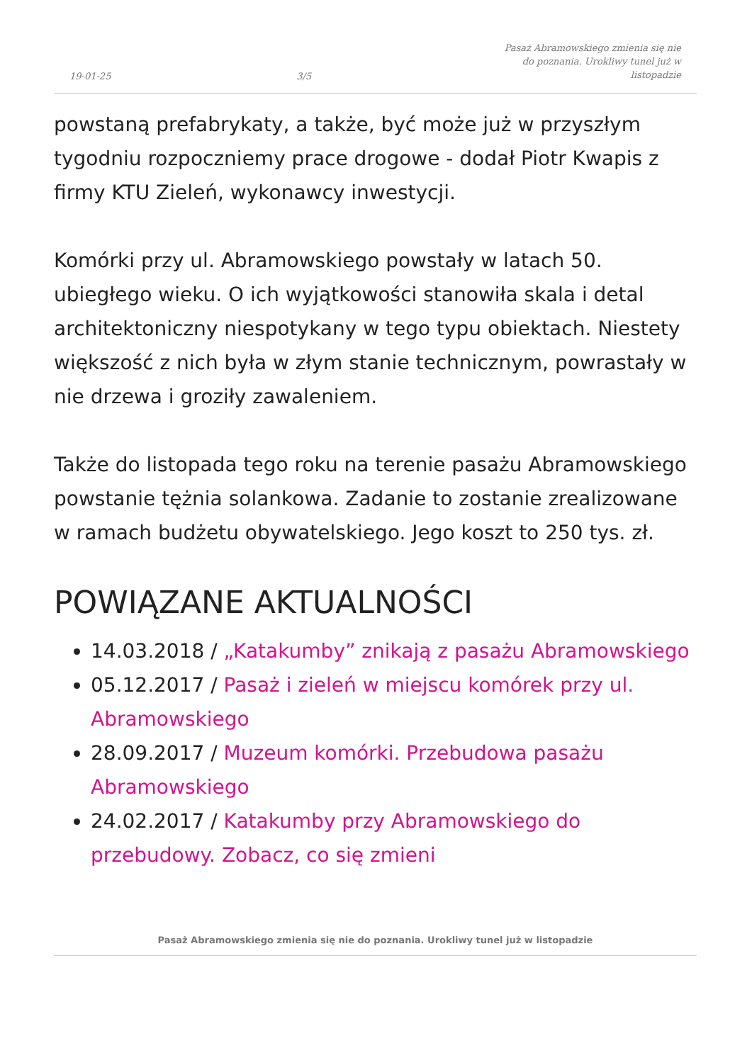19-01-25 3/5 Pasaż Abramowskiego zmienia się nie do poznania. Urokliwy tunel już w listopadzie
powstaną prefabrykaty, a także, być może już w przyszłym tygodniu rozpoczniemy prace drogowe - dodał Piotr Kwapis z firmy KTU Zieleń, wykonawcy inwestycji.
Komórki przy ul. Abramowskiego powstały w latach 50. ubiegłego wieku. O ich wyjątkowości stanowiła skala i detal architektoniczny niespotykany w tego typu obiektach. Niestety większość z nich była w złym stanie technicznym, powrastały w nie drzewa i groziły zawaleniem.
Także do listopada tego roku na terenie pasażu Abramowskiego powstanie tężnia solankowa. Zadanie to zostanie zrealizowane w ramach budżetu obywatelskiego. Jego koszt to 250 tys. zł.
POWIĄZANE AKTUALNOŚCI
14.03.2018 / „Katakumby” znikają z pasażu Abramowskiego
05.12.2017 / Pasaż i zieleń w miejscu komórek przy ul. Abramowskiego
28.09.2017 / Muzeum komórki. Przebudowa pasażu Abramowskiego
24.02.2017 / Katakumby przy Abramowskiego do przebudowy. Zobacz, co się zmieni
Pasaż Abramowskiego zmienia się nie do poznania. Urokliwy tunel już w listopadzie